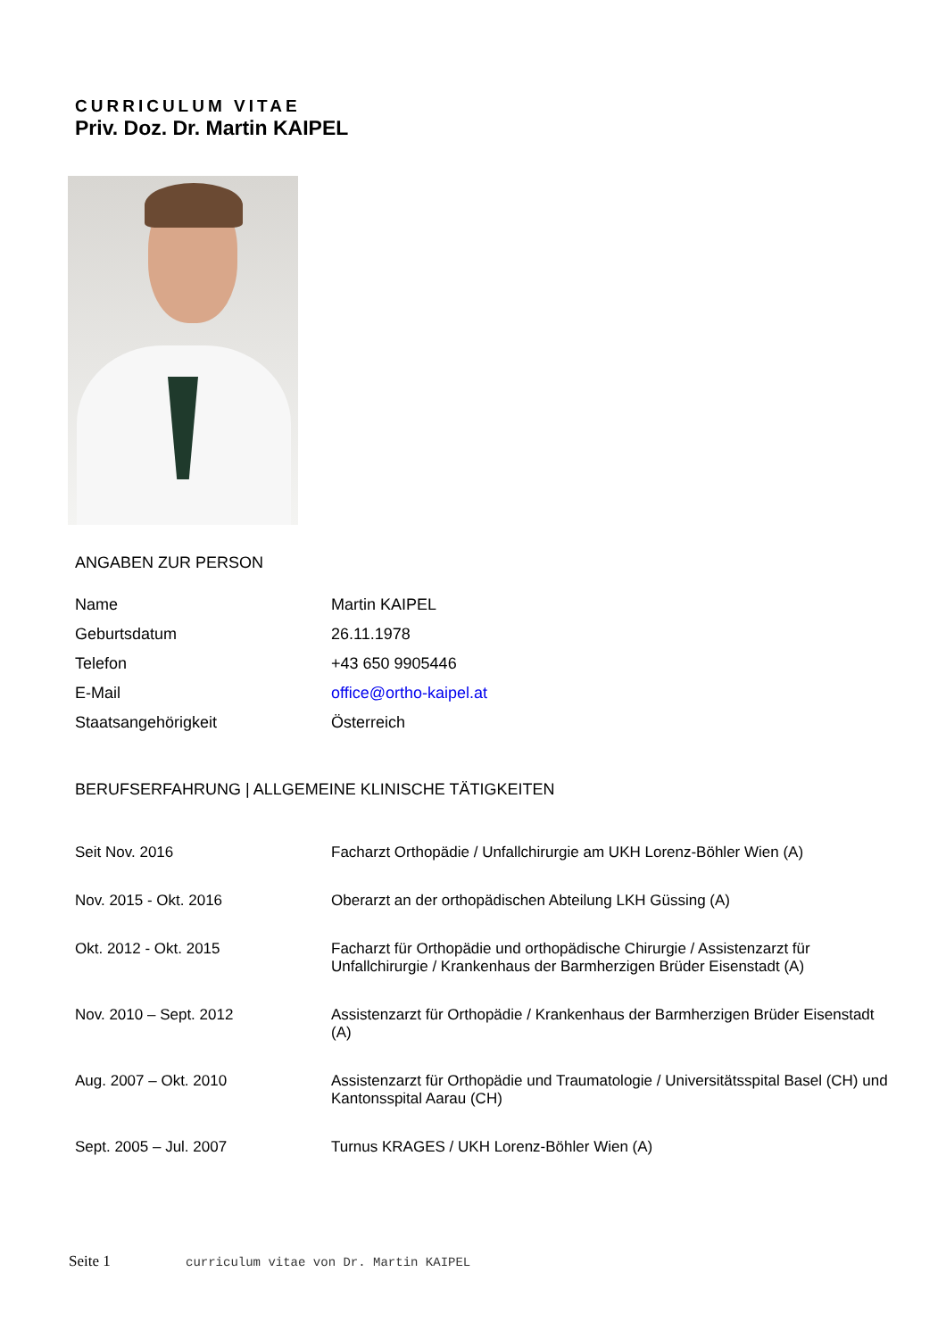CURRICULUM VITAE
Priv. Doz. Dr. Martin KAIPEL
ANGABEN ZUR PERSON
| Name | Martin KAIPEL |
| Geburtsdatum | 26.11.1978 |
| Telefon | +43 650 9905446 |
| E-Mail | office@ortho-kaipel.at |
| Staatsangehörigkeit | Österreich |
BERUFSERFAHRUNG | ALLGEMEINE KLINISCHE TÄTIGKEITEN
| Seit Nov. 2016 | Facharzt Orthopädie / Unfallchirurgie am UKH Lorenz-Böhler Wien (A) |
| Nov. 2015 - Okt. 2016 | Oberarzt an der orthopädischen Abteilung LKH Güssing (A) |
| Okt. 2012 - Okt. 2015 | Facharzt für Orthopädie und orthopädische Chirurgie / Assistenzarzt für Unfallchirurgie / Krankenhaus der Barmherzigen Brüder Eisenstadt (A) |
| Nov. 2010 – Sept. 2012 | Assistenzarzt für Orthopädie / Krankenhaus der Barmherzigen Brüder Eisenstadt (A) |
| Aug. 2007 – Okt. 2010 | Assistenzarzt für Orthopädie und Traumatologie / Universitätsspital Basel (CH) und Kantonsspital Aarau (CH) |
| Sept. 2005 – Jul. 2007 | Turnus KRAGES / UKH Lorenz-Böhler Wien (A) |
Seite 1 curriculum vitae von Dr. Martin KAIPEL